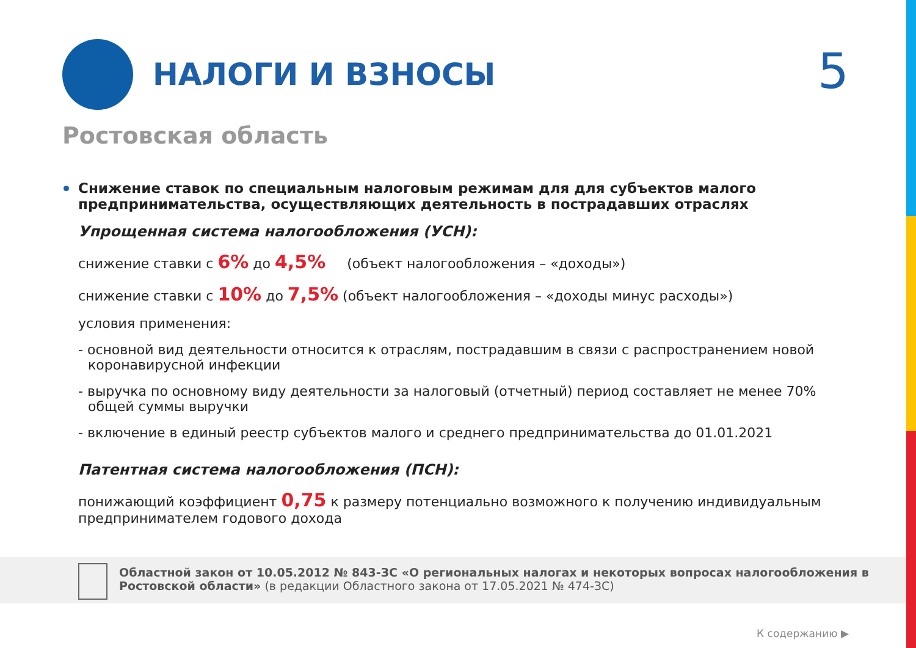НАЛОГИ И ВЗНОСЫ 5
Ростовская область
Снижение ставок по специальным налоговым режимам для для субъектов малого предпринимательства, осуществляющих деятельность в пострадавших отраслях
Упрощенная система налогообложения (УСН):
снижение ставки с 6% до 4,5% (объект налогообложения – «доходы»)
снижение ставки с 10% до 7,5% (объект налогообложения – «доходы минус расходы»)
условия применения:
- основной вид деятельности относится к отраслям, пострадавшим в связи с распространением новой коронавирусной инфекции
- выручка по основному виду деятельности за налоговый (отчетный) период составляет не менее 70% общей суммы выручки
- включение в единый реестр субъектов малого и среднего предпринимательства до 01.01.2021
Патентная система налогообложения (ПСН):
понижающий коэффициент 0,75 к размеру потенциально возможного к получению индивидуальным предпринимателем годового дохода
Областной закон от 10.05.2012 № 843-ЗС «О региональных налогах и некоторых вопросах налогообложения в Ростовской области» (в редакции Областного закона от 17.05.2021 № 474-ЗС)
К содержанию ▶